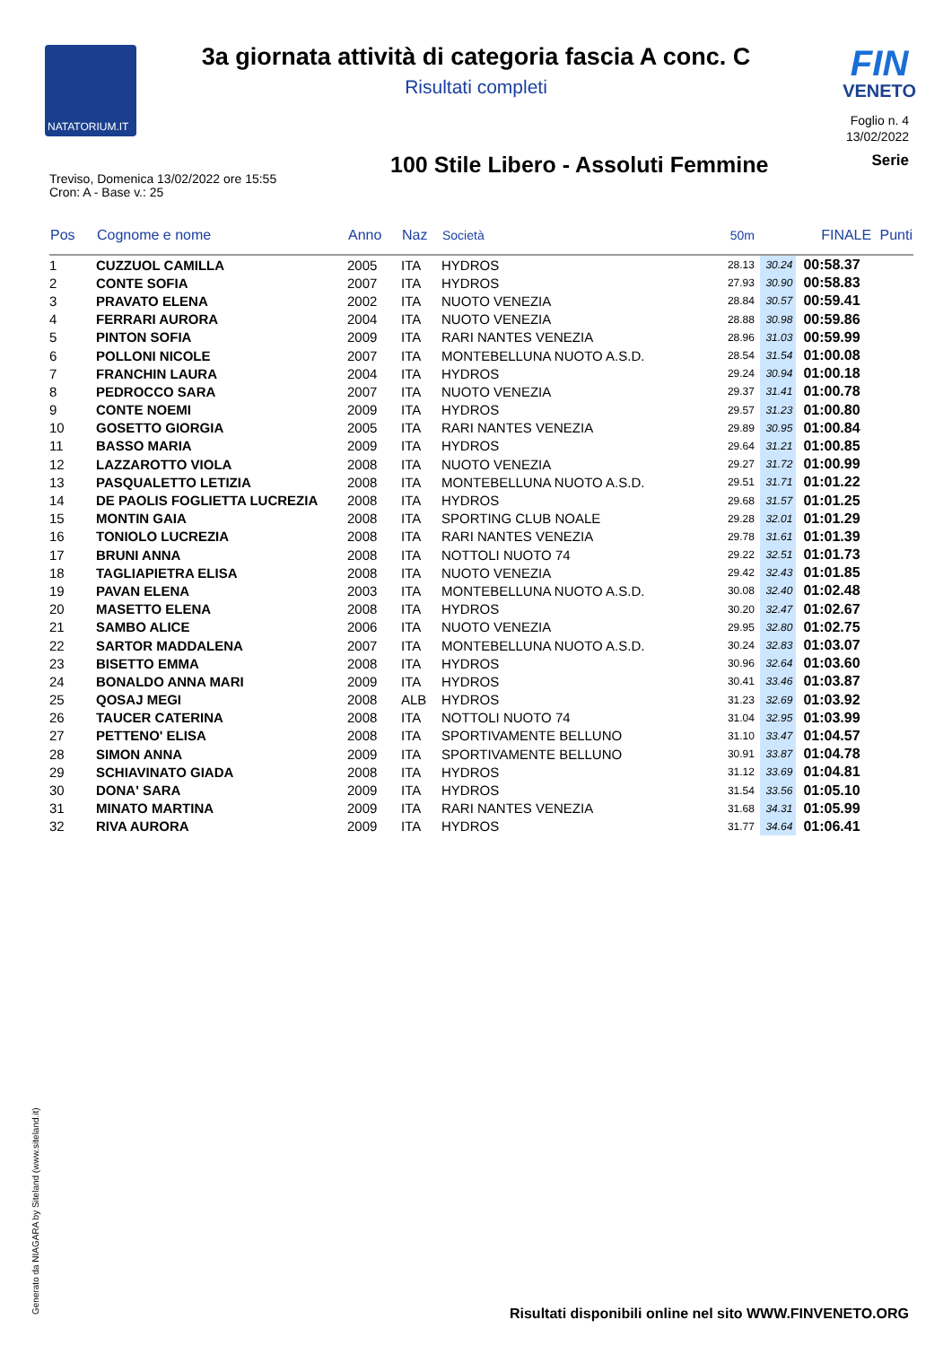NATATORIUM.IT
FIN
VENETO
3a giornata attività di categoria fascia A conc. C
Risultati completi
Foglio n. 4
13/02/2022
100 Stile Libero - Assoluti Femmine
Serie
Treviso, Domenica 13/02/2022 ore 15:55
Cron: A - Base v.: 25
| Pos | Cognome e nome | Anno | Naz | Società | 50m | | FINALE | Punti |
| --- | --- | --- | --- | --- | --- | --- | --- | --- |
| 1 | CUZZUOL CAMILLA | 2005 | ITA | HYDROS | 28.13 | 30.24 | 00:58.37 | |
| 2 | CONTE SOFIA | 2007 | ITA | HYDROS | 27.93 | 30.90 | 00:58.83 | |
| 3 | PRAVATO ELENA | 2002 | ITA | NUOTO VENEZIA | 28.84 | 30.57 | 00:59.41 | |
| 4 | FERRARI AURORA | 2004 | ITA | NUOTO VENEZIA | 28.88 | 30.98 | 00:59.86 | |
| 5 | PINTON SOFIA | 2009 | ITA | RARI NANTES VENEZIA | 28.96 | 31.03 | 00:59.99 | |
| 6 | POLLONI NICOLE | 2007 | ITA | MONTEBELLUNA NUOTO A.S.D. | 28.54 | 31.54 | 01:00.08 | |
| 7 | FRANCHIN LAURA | 2004 | ITA | HYDROS | 29.24 | 30.94 | 01:00.18 | |
| 8 | PEDROCCO SARA | 2007 | ITA | NUOTO VENEZIA | 29.37 | 31.41 | 01:00.78 | |
| 9 | CONTE NOEMI | 2009 | ITA | HYDROS | 29.57 | 31.23 | 01:00.80 | |
| 10 | GOSETTO GIORGIA | 2005 | ITA | RARI NANTES VENEZIA | 29.89 | 30.95 | 01:00.84 | |
| 11 | BASSO MARIA | 2009 | ITA | HYDROS | 29.64 | 31.21 | 01:00.85 | |
| 12 | LAZZAROTTO VIOLA | 2008 | ITA | NUOTO VENEZIA | 29.27 | 31.72 | 01:00.99 | |
| 13 | PASQUALETTO LETIZIA | 2008 | ITA | MONTEBELLUNA NUOTO A.S.D. | 29.51 | 31.71 | 01:01.22 | |
| 14 | DE PAOLIS FOGLIETTA LUCREZIA | 2008 | ITA | HYDROS | 29.68 | 31.57 | 01:01.25 | |
| 15 | MONTIN GAIA | 2008 | ITA | SPORTING CLUB NOALE | 29.28 | 32.01 | 01:01.29 | |
| 16 | TONIOLO LUCREZIA | 2008 | ITA | RARI NANTES VENEZIA | 29.78 | 31.61 | 01:01.39 | |
| 17 | BRUNI ANNA | 2008 | ITA | NOTTOLI NUOTO 74 | 29.22 | 32.51 | 01:01.73 | |
| 18 | TAGLIAPIETRA ELISA | 2008 | ITA | NUOTO VENEZIA | 29.42 | 32.43 | 01:01.85 | |
| 19 | PAVAN ELENA | 2003 | ITA | MONTEBELLUNA NUOTO A.S.D. | 30.08 | 32.40 | 01:02.48 | |
| 20 | MASETTO ELENA | 2008 | ITA | HYDROS | 30.20 | 32.47 | 01:02.67 | |
| 21 | SAMBO ALICE | 2006 | ITA | NUOTO VENEZIA | 29.95 | 32.80 | 01:02.75 | |
| 22 | SARTOR MADDALENA | 2007 | ITA | MONTEBELLUNA NUOTO A.S.D. | 30.24 | 32.83 | 01:03.07 | |
| 23 | BISETTO EMMA | 2008 | ITA | HYDROS | 30.96 | 32.64 | 01:03.60 | |
| 24 | BONALDO ANNA MARI | 2009 | ITA | HYDROS | 30.41 | 33.46 | 01:03.87 | |
| 25 | QOSAJ MEGI | 2008 | ALB | HYDROS | 31.23 | 32.69 | 01:03.92 | |
| 26 | TAUCER CATERINA | 2008 | ITA | NOTTOLI NUOTO 74 | 31.04 | 32.95 | 01:03.99 | |
| 27 | PETTENO' ELISA | 2008 | ITA | SPORTIVAMENTE BELLUNO | 31.10 | 33.47 | 01:04.57 | |
| 28 | SIMON ANNA | 2009 | ITA | SPORTIVAMENTE BELLUNO | 30.91 | 33.87 | 01:04.78 | |
| 29 | SCHIAVINATO GIADA | 2008 | ITA | HYDROS | 31.12 | 33.69 | 01:04.81 | |
| 30 | DONA' SARA | 2009 | ITA | HYDROS | 31.54 | 33.56 | 01:05.10 | |
| 31 | MINATO MARTINA | 2009 | ITA | RARI NANTES VENEZIA | 31.68 | 34.31 | 01:05.99 | |
| 32 | RIVA AURORA | 2009 | ITA | HYDROS | 31.77 | 34.64 | 01:06.41 | |
Generato da NIAGARA by Siteland (www.siteland.it)
Risultati disponibili online nel sito WWW.FINVENETO.ORG